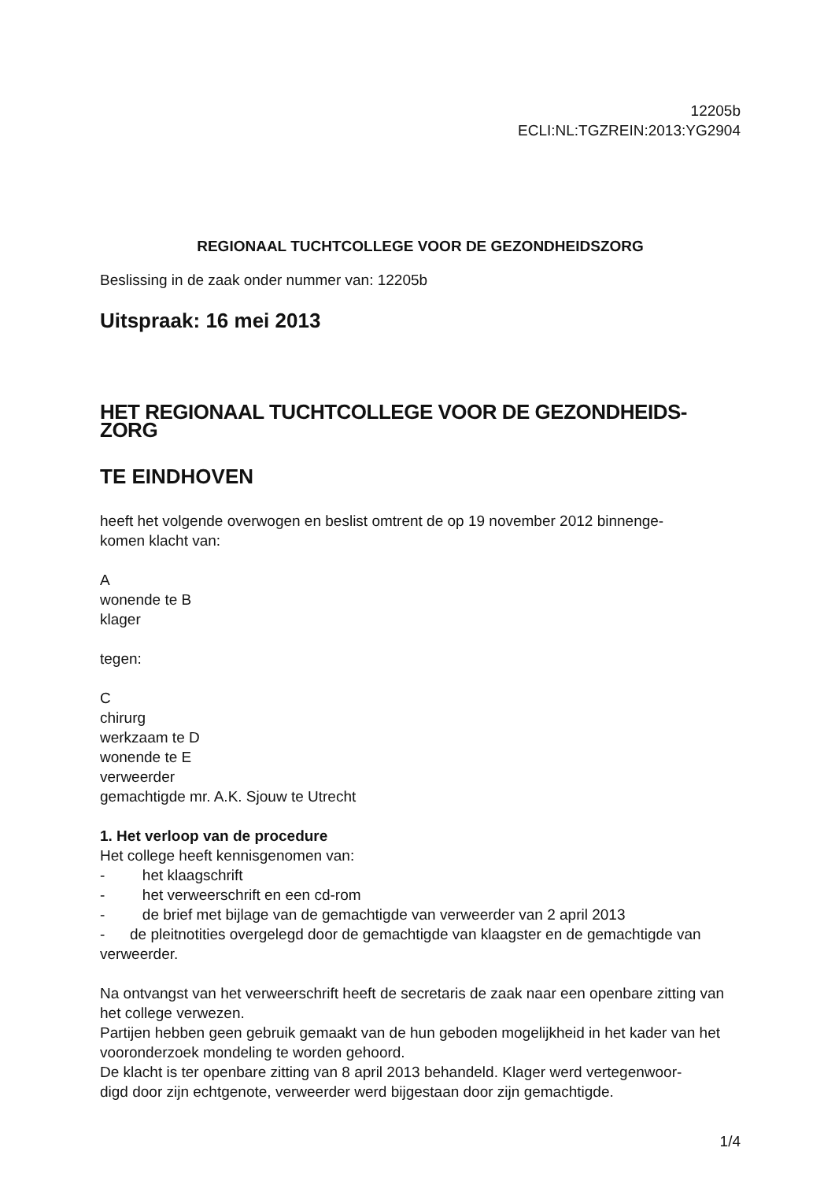12205b
ECLI:NL:TGZREIN:2013:YG2904
REGIONAAL TUCHTCOLLEGE VOOR DE GEZONDHEIDSZORG
Beslissing in de zaak onder nummer van: 12205b
Uitspraak: 16 mei 2013
HET REGIONAAL TUCHTCOLLEGE VOOR DE GEZONDHEIDS-
ZORG
TE EINDHOVEN
heeft het volgende overwogen en beslist omtrent de op 19 november 2012 binnenge-
komen klacht van:
A
wonende te B
klager
tegen:
C
chirurg
werkzaam te D
wonende te E
verweerder
gemachtigde mr. A.K. Sjouw te Utrecht
1. Het verloop van de procedure
Het college heeft kennisgenomen van:
- het klaagschrift
- het verweerschrift en een cd-rom
- de brief met bijlage van de gemachtigde van verweerder van 2 april 2013
- de pleitnotities overgelegd door de gemachtigde van klaagster en de gemachtigde van verweerder.
Na ontvangst van het verweerschrift heeft de secretaris de zaak naar een openbare zitting van het college verwezen.
Partijen hebben geen gebruik gemaakt van de hun geboden mogelijkheid in het kader van het vooronderzoek mondeling te worden gehoord.
De klacht is ter openbare zitting van 8 april 2013 behandeld. Klager werd vertegenwoor-
digd door zijn echtgenote, verweerder werd bijgestaan door zijn gemachtigde.
1/4